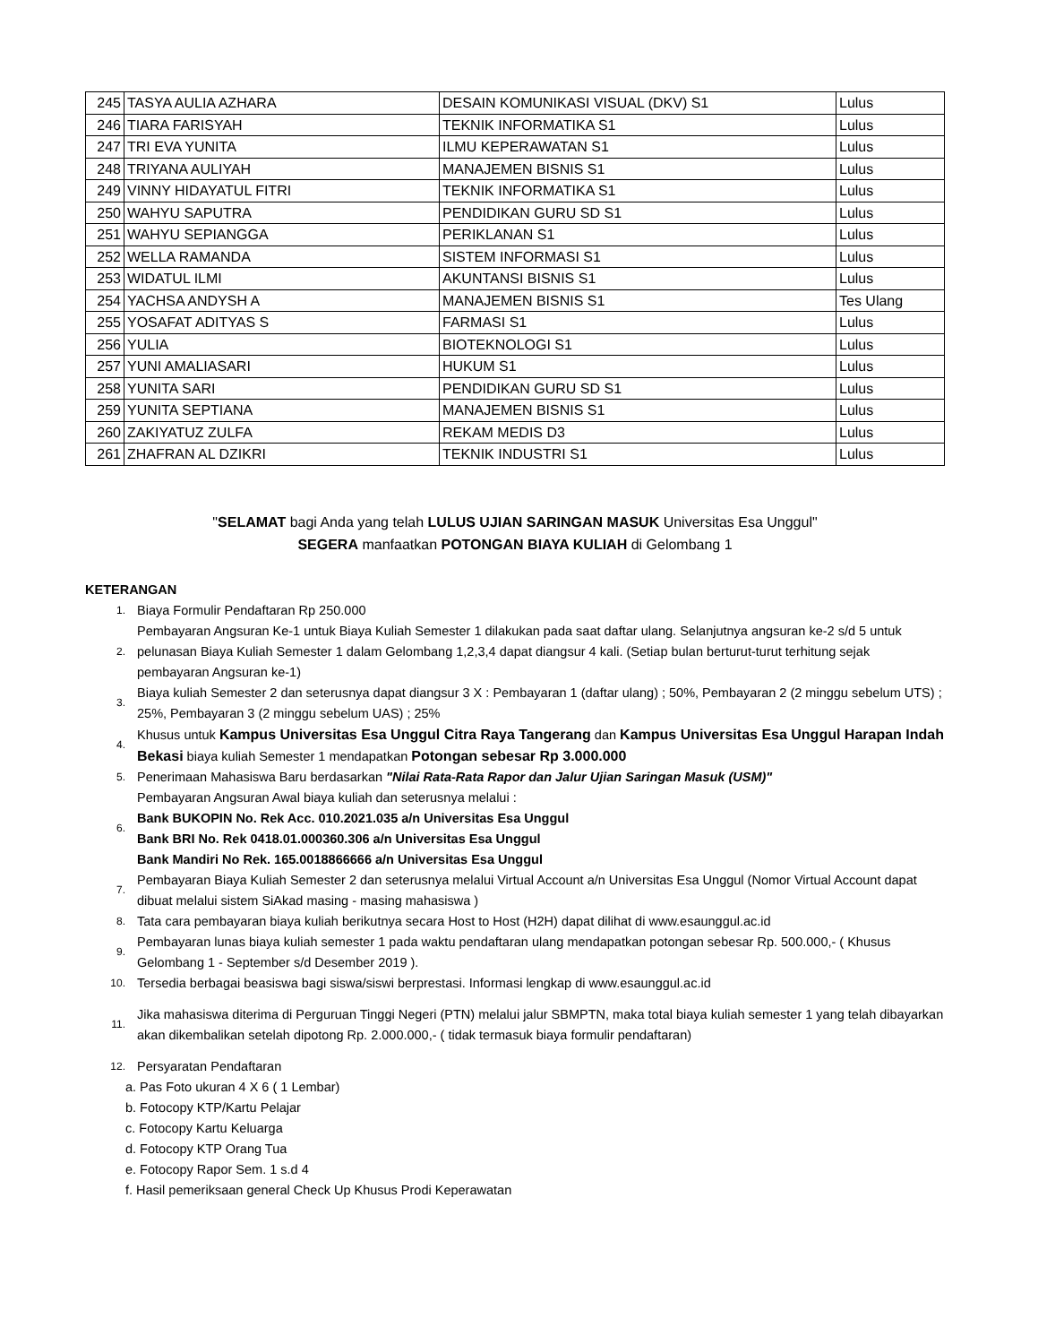| 245 | TASYA AULIA AZHARA | DESAIN KOMUNIKASI VISUAL (DKV) S1 | Lulus |
| 246 | TIARA FARISYAH | TEKNIK INFORMATIKA S1 | Lulus |
| 247 | TRI EVA YUNITA | ILMU KEPERAWATAN S1 | Lulus |
| 248 | TRIYANA AULIYAH | MANAJEMEN BISNIS S1 | Lulus |
| 249 | VINNY HIDAYATUL FITRI | TEKNIK INFORMATIKA S1 | Lulus |
| 250 | WAHYU SAPUTRA | PENDIDIKAN GURU SD S1 | Lulus |
| 251 | WAHYU SEPIANGGA | PERIKLANAN S1 | Lulus |
| 252 | WELLA RAMANDA | SISTEM INFORMASI S1 | Lulus |
| 253 | WIDATUL ILMI | AKUNTANSI BISNIS S1 | Lulus |
| 254 | YACHSA ANDYSH A | MANAJEMEN BISNIS S1 | Tes Ulang |
| 255 | YOSAFAT ADITYAS S | FARMASI S1 | Lulus |
| 256 | YULIA | BIOTEKNOLOGI S1 | Lulus |
| 257 | YUNI AMALIASARI | HUKUM S1 | Lulus |
| 258 | YUNITA SARI | PENDIDIKAN GURU SD S1 | Lulus |
| 259 | YUNITA SEPTIANA | MANAJEMEN BISNIS S1 | Lulus |
| 260 | ZAKIYATUZ ZULFA | REKAM MEDIS D3 | Lulus |
| 261 | ZHAFRAN AL DZIKRI | TEKNIK INDUSTRI S1 | Lulus |
"SELAMAT bagi Anda yang telah LULUS UJIAN SARINGAN MASUK Universitas Esa Unggul"
SEGERA manfaatkan POTONGAN BIAYA KULIAH di Gelombang 1
KETERANGAN
1. Biaya Formulir Pendaftaran Rp 250.000
2. Pembayaran Angsuran Ke-1 untuk Biaya Kuliah Semester 1 dilakukan pada saat daftar ulang. Selanjutnya angsuran ke-2 s/d 5 untuk pelunasan Biaya Kuliah Semester 1 dalam Gelombang 1,2,3,4 dapat diangsur 4 kali. (Setiap bulan berturut-turut terhitung sejak pembayaran Angsuran ke-1)
3. Biaya kuliah Semester 2 dan seterusnya dapat diangsur 3 X : Pembayaran 1 (daftar ulang) ; 50%, Pembayaran 2 (2 minggu sebelum UTS) ; 25%, Pembayaran 3 (2 minggu sebelum UAS) ; 25%
4. Khusus untuk Kampus Universitas Esa Unggul Citra Raya Tangerang dan Kampus Universitas Esa Unggul Harapan Indah Bekasi biaya kuliah Semester 1 mendapatkan Potongan sebesar Rp 3.000.000
5. Penerimaan Mahasiswa Baru berdasarkan "Nilai Rata-Rata Rapor dan Jalur Ujian Saringan Masuk (USM)"
6. Pembayaran Angsuran Awal biaya kuliah dan seterusnya melalui :
Bank BUKOPIN No. Rek Acc. 010.2021.035 a/n Universitas Esa Unggul
Bank BRI No. Rek 0418.01.000360.306 a/n Universitas Esa Unggul
Bank Mandiri No Rek. 165.0018866666 a/n Universitas Esa Unggul
7. Pembayaran Biaya Kuliah Semester 2 dan seterusnya melalui Virtual Account a/n Universitas Esa Unggul (Nomor Virtual Account dapat dibuat melalui sistem SiAkad masing - masing mahasiswa )
8. Tata cara pembayaran biaya kuliah berikutnya secara Host to Host (H2H) dapat dilihat di www.esaunggul.ac.id
9. Pembayaran lunas biaya kuliah semester 1 pada waktu pendaftaran ulang mendapatkan potongan sebesar Rp. 500.000,- ( Khusus Gelombang 1 - September s/d Desember 2019 ).
10. Tersedia berbagai beasiswa bagi siswa/siswi berprestasi. Informasi lengkap di www.esaunggul.ac.id
11. Jika mahasiswa diterima di Perguruan Tinggi Negeri (PTN) melalui jalur SBMPTN, maka total biaya kuliah semester 1 yang telah dibayarkan akan dikembalikan setelah dipotong Rp. 2.000.000,- ( tidak termasuk biaya formulir pendaftaran)
12. Persyaratan Pendaftaran
a. Pas Foto ukuran 4 X 6 ( 1 Lembar)
b. Fotocopy KTP/Kartu Pelajar
c. Fotocopy Kartu Keluarga
d. Fotocopy KTP Orang Tua
e. Fotocopy Rapor Sem. 1 s.d 4
f. Hasil pemeriksaan general Check Up Khusus Prodi Keperawatan